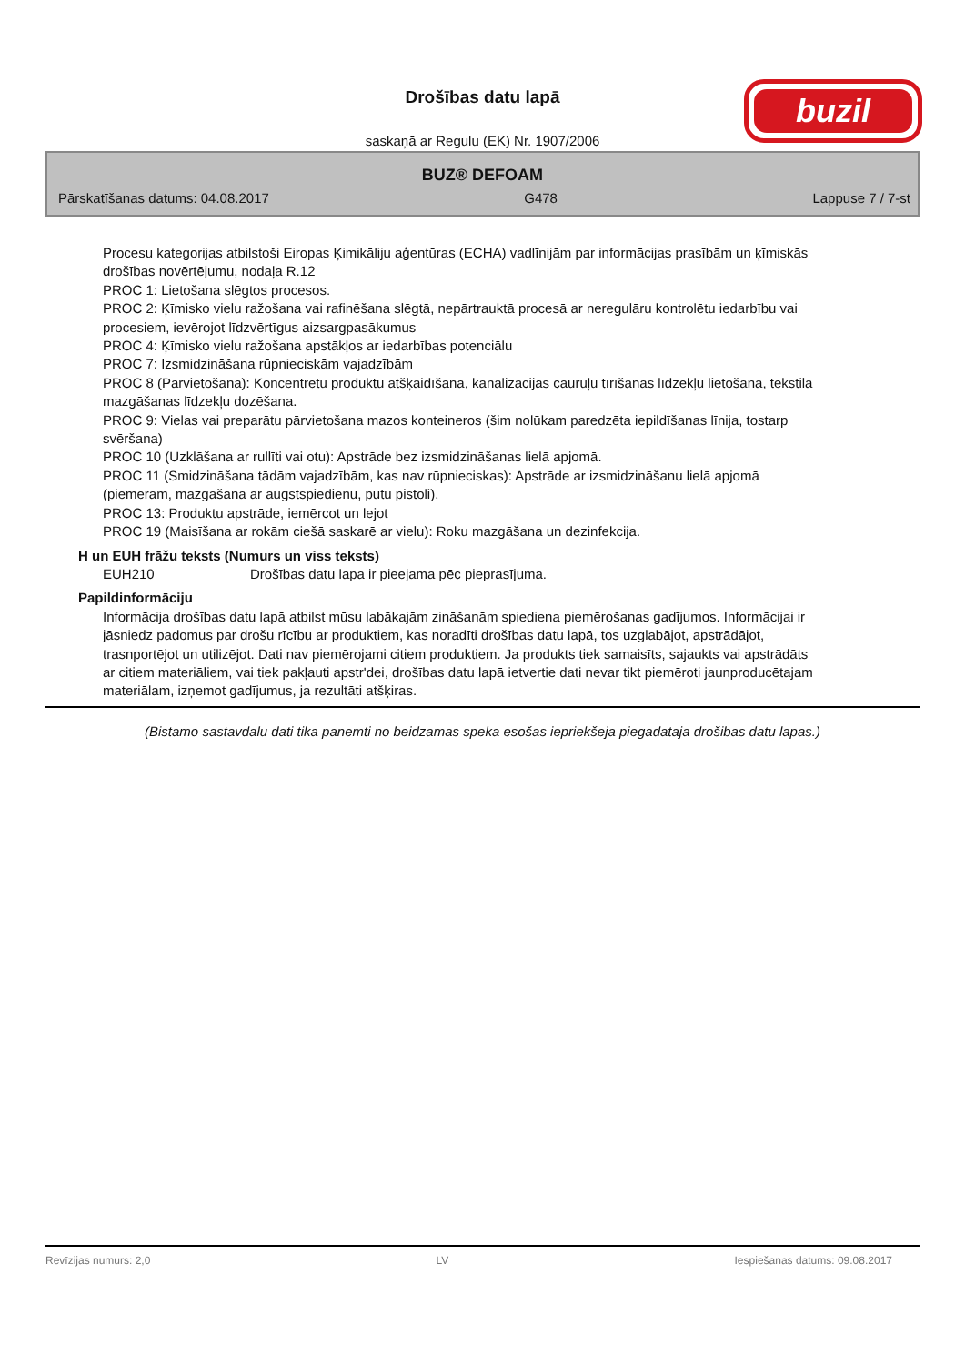Drošības datu lapā
saskaņā ar Regulu (EK) Nr. 1907/2006
buzil
BUZ® DEFOAM
Pārskatīšanas datums: 04.08.2017 G478 Lappuse 7 / 7-st
Procesu kategorijas atbilstoši Eiropas Ķimikāliju aģentūras (ECHA) vadlīnijām par informācijas prasībām un ķīmiskās drošības novērtējumu, nodaļa R.12
PROC 1: Lietošana slēgtos procesos.
PROC 2: Ķīmisko vielu ražošana vai rafinēšana slēgtā, nepārtrauktā procesā ar neregulāru kontrolētu iedarbību vai procesiem, ievērojot līdzvērtīgus aizsargpasākumus
PROC 4: Ķīmisko vielu ražošana apstākļos ar iedarbības potenciālu
PROC 7: Izsmidzināšana rūpnieciskām vajadzībām
PROC 8 (Pārvietošana): Koncentrētu produktu atšķaidīšana, kanalizācijas cauruļu tīrīšanas līdzekļu lietošana, tekstila mazgāšanas līdzekļu dozēšana.
PROC 9: Vielas vai preparātu pārvietošana mazos konteineros (šim nolūkam paredzēta iepildīšanas līnija, tostarp svēršana)
PROC 10 (Uzklāšana ar rullīti vai otu): Apstrāde bez izsmidzināšanas lielā apjomā.
PROC 11 (Smidzināšana tādām vajadzībām, kas nav rūpnieciskas): Apstrāde ar izsmidzināšanu lielā apjomā (piemēram, mazgāšana ar augstspiedienu, putu pistoli).
PROC 13: Produktu apstrāde, iemērcot un lejot
PROC 19 (Maisīšana ar rokām ciešā saskarē ar vielu): Roku mazgāšana un dezinfekcija.
H un EUH frāžu teksts (Numurs un viss teksts)
EUH210 Drošības datu lapa ir pieejama pēc pieprasījuma.
Papildinformāciju
Informācija drošības datu lapā atbilst mūsu labākajām zināšanām spiediena piemērošanas gadījumos. Informācijai ir jāsniedz padomus par drošu rīcību ar produktiem, kas noradīti drošības datu lapā, tos uzglabājot, apstrādājot, trasnportējot un utilizējot. Dati nav piemērojami citiem produktiem. Ja produkts tiek samaisīts, sajaukts vai apstrādāts ar citiem materiāliem, vai tiek pakļauti apstr'dei, drošības datu lapā ietvertie dati nevar tikt piemēroti jaunproducētajam materiālam, izņemot gadījumus, ja rezultāti atšķiras.
(Bistamo sastavdalu dati tika panemti no beidzamas speka esošas iepriekšeja piegadataja drošibas datu lapas.)
Revīzijas numurs: 2,0 LV Iespiešanas datums: 09.08.2017